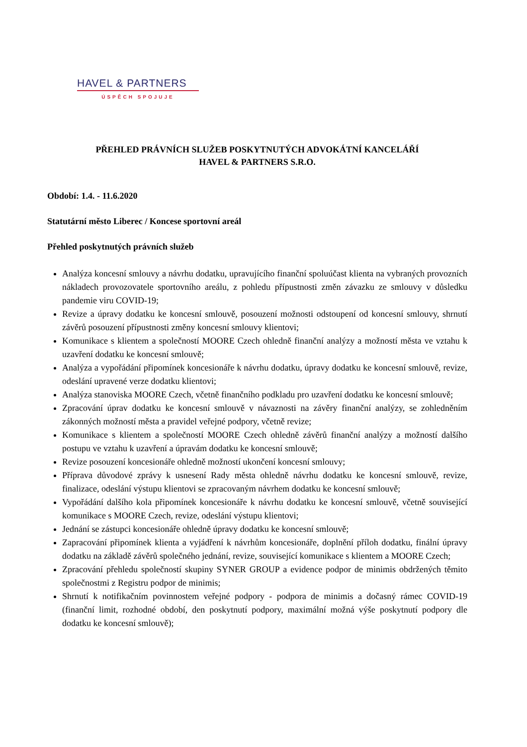HAVEL & PARTNERS
ÚSPĚCH SPOJUJE
PŘEHLED PRÁVNÍCH SLUŽEB POSKYTNUTÝCH ADVOKÁTNÍ KANCELÁŘÍ
HAVEL & PARTNERS S.R.O.
Období: 1.4. - 11.6.2020
Statutární město Liberec / Koncese sportovní areál
Přehled poskytnutých právních služeb
Analýza koncesní smlouvy a návrhu dodatku, upravujícího finanční spoluúčast klienta na vybraných provozních nákladech provozovatele sportovního areálu, z pohledu přípustnosti změn závazku ze smlouvy v důsledku pandemie viru COVID-19;
Revize a úpravy dodatku ke koncesní smlouvě, posouzení možnosti odstoupení od koncesní smlouvy, shrnutí závěrů posouzení přípustnosti změny koncesní smlouvy klientovi;
Komunikace s klientem a společností MOORE Czech ohledně finanční analýzy a možností města ve vztahu k uzavření dodatku ke koncesní smlouvě;
Analýza a vypořádání připomínek koncesionáře k návrhu dodatku, úpravy dodatku ke koncesní smlouvě, revize, odeslání upravené verze dodatku klientovi;
Analýza stanoviska MOORE Czech, včetně finančního podkladu pro uzavření dodatku ke koncesní smlouvě;
Zpracování úprav dodatku ke koncesní smlouvě v návaznosti na závěry finanční analýzy, se zohledněním zákonných možností města a pravidel veřejné podpory, včetně revize;
Komunikace s klientem a společností MOORE Czech ohledně závěrů finanční analýzy a možností dalšího postupu ve vztahu k uzavření a úpravám dodatku ke koncesní smlouvě;
Revize posouzení koncesionáře ohledně možností ukončení koncesní smlouvy;
Příprava důvodové zprávy k usnesení Rady města ohledně návrhu dodatku ke koncesní smlouvě, revize, finalizace, odeslání výstupu klientovi se zpracovaným návrhem dodatku ke koncesní smlouvě;
Vypořádání dalšího kola připomínek koncesionáře k návrhu dodatku ke koncesní smlouvě, včetně související komunikace s MOORE Czech, revize, odeslání výstupu klientovi;
Jednání se zástupci koncesionáře ohledně úpravy dodatku ke koncesní smlouvě;
Zapracování připomínek klienta a vyjádření k návrhům koncesionáře, doplnění příloh dodatku, finální úpravy dodatku na základě závěrů společného jednání, revize, související komunikace s klientem a MOORE Czech;
Zpracování přehledu společností skupiny SYNER GROUP a evidence podpor de minimis obdržených těmito společnostmi z Registru podpor de minimis;
Shrnutí k notifikačním povinnostem veřejné podpory - podpora de minimis a dočasný rámec COVID-19 (finanční limit, rozhodné období, den poskytnutí podpory, maximální možná výše poskytnutí podpory dle dodatku ke koncesní smlouvě);